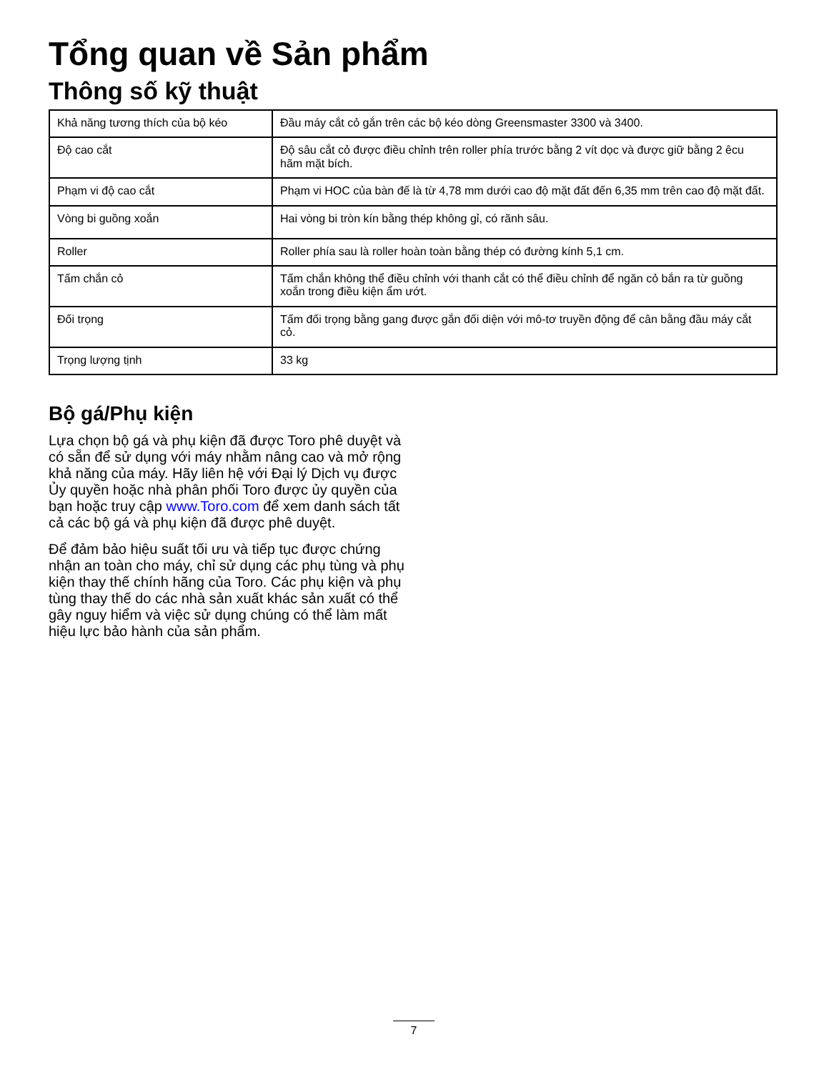Tổng quan về Sản phẩm
Thông số kỹ thuật
| Khả năng tương thích của bộ kéo | Đầu máy cắt cỏ gắn trên các bộ kéo dòng Greensmaster 3300 và 3400. |
| Độ cao cắt | Độ sâu cắt cỏ được điều chỉnh trên roller phía trước bằng 2 vít dọc và được giữ bằng 2 êcu hãm mặt bích. |
| Phạm vi độ cao cắt | Phạm vi HOC của bàn đế là từ 4,78 mm dưới cao độ mặt đất đến 6,35 mm trên cao độ mặt đất. |
| Vòng bi guồng xoắn | Hai vòng bi tròn kín bằng thép không gỉ, có rãnh sâu. |
| Roller | Roller phía sau là roller hoàn toàn bằng thép có đường kính 5,1 cm. |
| Tấm chắn cỏ | Tấm chắn không thể điều chỉnh với thanh cắt có thể điều chỉnh để ngăn cỏ bắn ra từ guồng xoắn trong điều kiện ẩm ướt. |
| Đối trọng | Tấm đối trọng bằng gang được gắn đối diện với mô-tơ truyền động để cân bằng đầu máy cắt cỏ. |
| Trọng lượng tịnh | 33 kg |
Bộ gá/Phụ kiện
Lựa chọn bộ gá và phụ kiện đã được Toro phê duyệt và có sẵn để sử dụng với máy nhằm nâng cao và mở rộng khả năng của máy. Hãy liên hệ với Đại lý Dịch vụ được Ủy quyền hoặc nhà phân phối Toro được ủy quyền của bạn hoặc truy cập www.Toro.com để xem danh sách tất cả các bộ gá và phụ kiện đã được phê duyệt.
Để đảm bảo hiệu suất tối ưu và tiếp tục được chứng nhận an toàn cho máy, chỉ sử dụng các phụ tùng và phụ kiện thay thế chính hãng của Toro. Các phụ kiện và phụ tùng thay thế do các nhà sản xuất khác sản xuất có thể gây nguy hiểm và việc sử dụng chúng có thể làm mất hiệu lực bảo hành của sản phẩm.
7